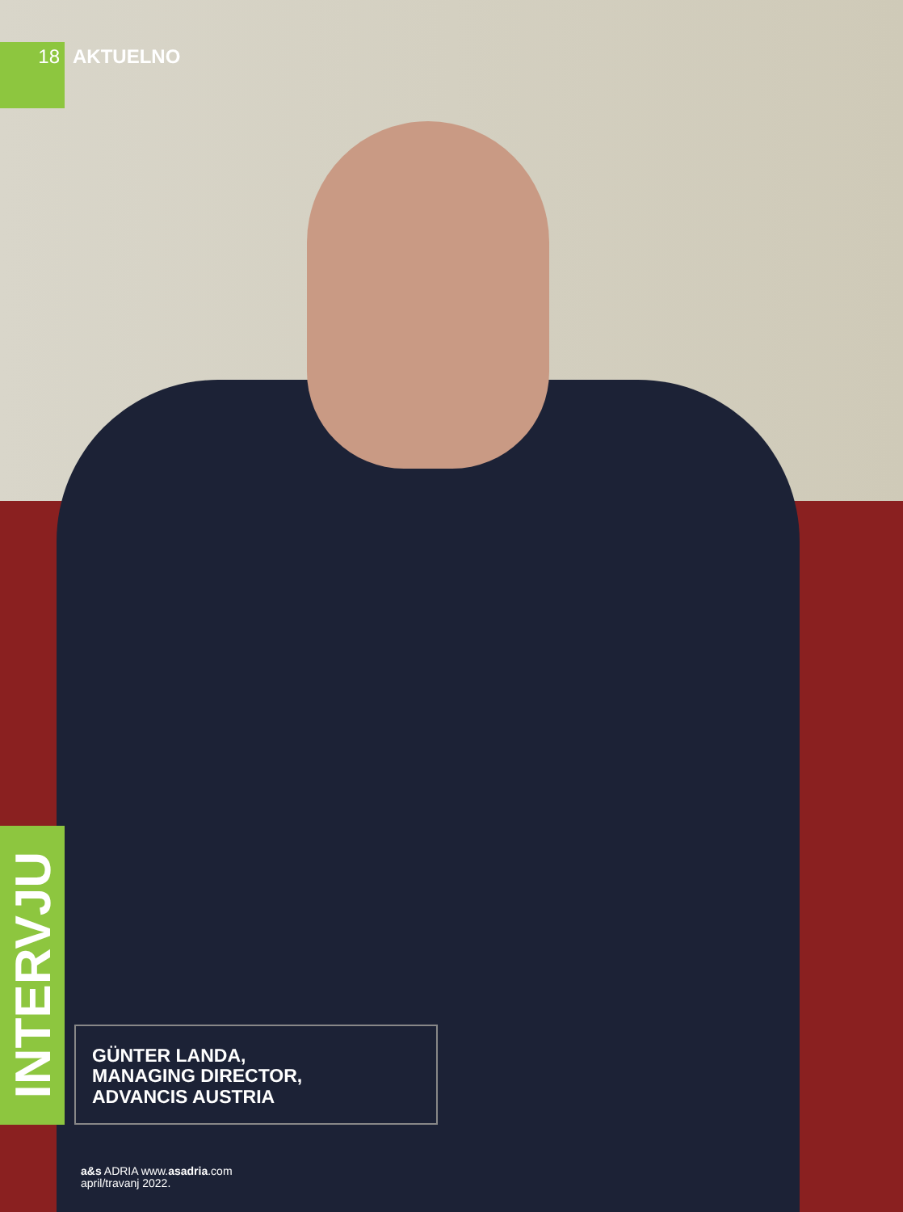18
AKTUELNO
INTERVJU
GÜNTER LANDA,
MANAGING DIRECTOR,
ADVANCIS AUSTRIA
a&s ADRIA www.asadria.com
april/travanj 2022.